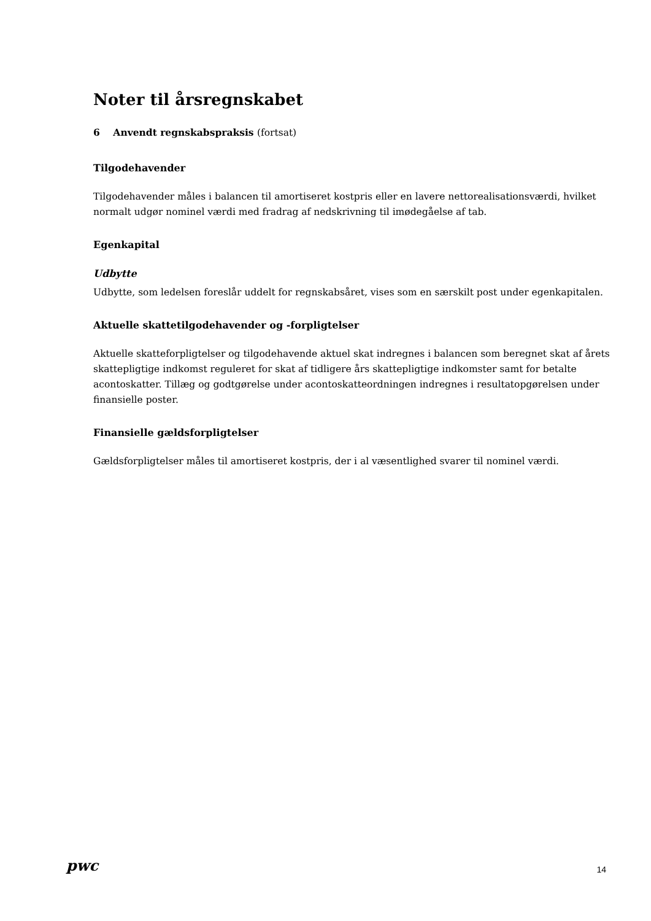Noter til årsregnskabet
6 Anvendt regnskabspraksis (fortsat)
Tilgodehavender
Tilgodehavender måles i balancen til amortiseret kostpris eller en lavere nettorealisationsværdi, hvilket normalt udgør nominel værdi med fradrag af nedskrivning til imødegåelse af tab.
Egenkapital
Udbytte
Udbytte, som ledelsen foreslår uddelt for regnskabsåret, vises som en særskilt post under egenkapitalen.
Aktuelle skattetilgodehavender og -forpligtelser
Aktuelle skatteforpligtelser og tilgodehavende aktuel skat indregnes i balancen som beregnet skat af årets skattepligtige indkomst reguleret for skat af tidligere års skattepligtige indkomster samt for betalte acontoskatter. Tillæg og godtgørelse under acontoskatteordningen indregnes i resultatopgørelsen under finansielle poster.
Finansielle gældsforpligtelser
Gældsforpligtelser måles til amortiseret kostpris, der i al væsentlighed svarer til nominel værdi.
pwc
14